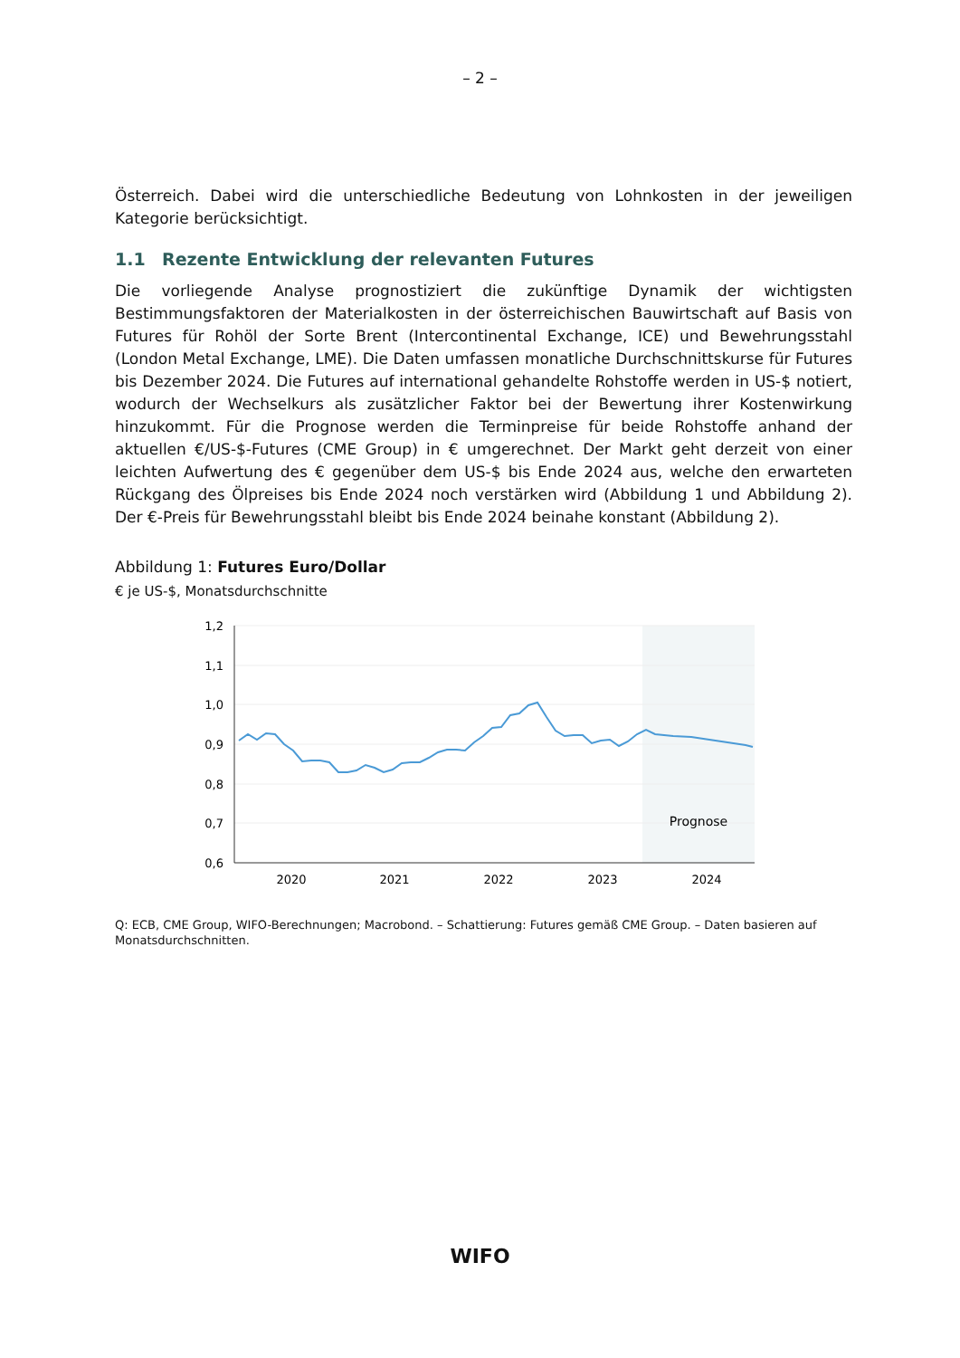– 2 –
Österreich. Dabei wird die unterschiedliche Bedeutung von Lohnkosten in der jeweiligen Kategorie berücksichtigt.
1.1 Rezente Entwicklung der relevanten Futures
Die vorliegende Analyse prognostiziert die zukünftige Dynamik der wichtigsten Bestimmungsfaktoren der Materialkosten in der österreichischen Bauwirtschaft auf Basis von Futures für Rohöl der Sorte Brent (Intercontinental Exchange, ICE) und Bewehrungsstahl (London Metal Exchange, LME). Die Daten umfassen monatliche Durchschnittskurse für Futures bis Dezember 2024. Die Futures auf international gehandelte Rohstoffe werden in US-$ notiert, wodurch der Wechselkurs als zusätzlicher Faktor bei der Bewertung ihrer Kostenwirkung hinzukommt. Für die Prognose werden die Terminpreise für beide Rohstoffe anhand der aktuellen €/US-$-Futures (CME Group) in € umgerechnet. Der Markt geht derzeit von einer leichten Aufwertung des € gegenüber dem US-$ bis Ende 2024 aus, welche den erwarteten Rückgang des Ölpreises bis Ende 2024 noch verstärken wird (Abbildung 1 und Abbildung 2). Der €-Preis für Bewehrungsstahl bleibt bis Ende 2024 beinahe konstant (Abbildung 2).
Abbildung 1: Futures Euro/Dollar
€ je US-$, Monatsdurchschnitte
1,2
1,1
1,0
0,9
0,8
0,7
0,6
2020
2021
2022
2023
2024
Prognose
Q: ECB, CME Group, WIFO-Berechnungen; Macrobond. – Schattierung: Futures gemäß CME Group. – Daten basieren auf Monatsdurchschnitten.
WIFO